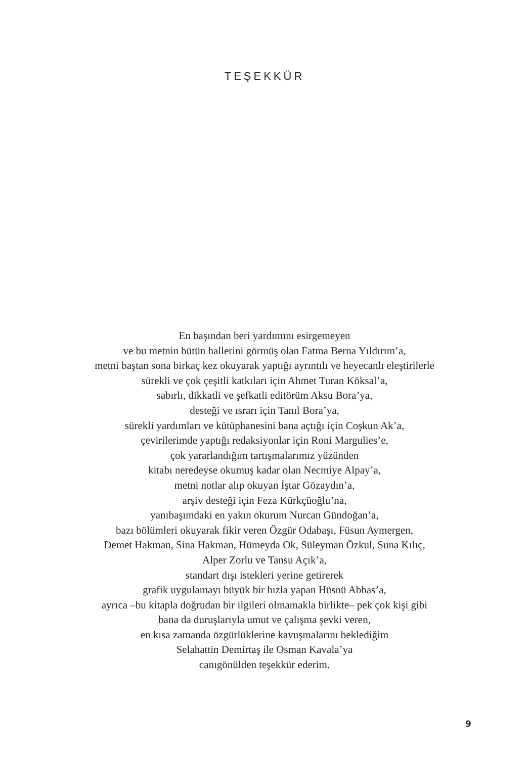TEŞEKKÜR
En başından beri yardımını esirgemeyen
ve bu metnin bütün hallerini görmüş olan Fatma Berna Yıldırım’a,
metni baştan sona birkaç kez okuyarak yaptığı ayrıntılı ve heyecanlı eleştirilerle
sürekli ve çok çeşitli katkıları için Ahmet Turan Köksal’a,
sabırlı, dikkatli ve şefkatli editörüm Aksu Bora’ya,
desteği ve ısrarı için Tanıl Bora’ya,
sürekli yardımları ve kütüphanesini bana açtığı için Coşkun Ak’a,
çevirilerimde yaptığı redaksiyonlar için Roni Margulies’e,
çok yararlandığım tartışmalarımız yüzünden
kitabı neredeyse okumuş kadar olan Necmiye Alpay’a,
metni notlar alıp okuyan İştar Gözaydın’a,
arşiv desteği için Feza Kürkçüoğlu’na,
yanıbaşımdaki en yakın okurum Nurcan Gündoğan’a,
bazı bölümleri okuyarak fikir veren Özgür Odabaşı, Füsun Aymergen,
Demet Hakman, Sina Hakman, Hümeyda Ok, Süleyman Özkul, Suna Kılıç,
Alper Zorlu ve Tansu Açık’a,
standart dışı istekleri yerine getirerek
grafik uygulamayı büyük bir hızla yapan Hüsnü Abbas’a,
ayrıca –bu kitapla doğrudan bir ilgileri olmamakla birlikte– pek çok kişi gibi
bana da duruşlarıyla umut ve çalışma şevki veren,
en kısa zamanda özgürlüklerine kavuşmalarını beklediğim
Selahattin Demirtaş ile Osman Kavala’ya
canıgönülden teşekkür ederim.
9